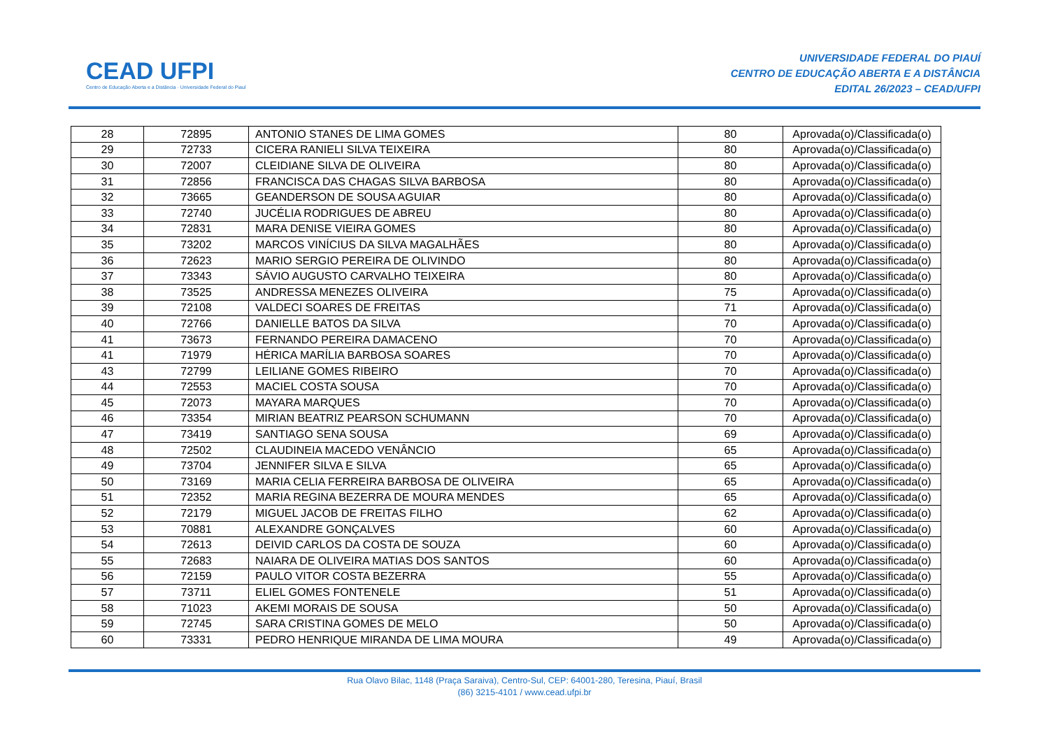CEAD UFPI
Centro de Educação Aberta e a Distância · Universidade Federal do Piauí
UNIVERSIDADE FEDERAL DO PIAUÍ
CENTRO DE EDUCAÇÃO ABERTA E A DISTÂNCIA
EDITAL 26/2023 – CEAD/UFPI
| 28 | 72895 | ANTONIO STANES DE LIMA GOMES | 80 | Aprovada(o)/Classificada(o) |
| 29 | 72733 | CICERA RANIELI SILVA TEIXEIRA | 80 | Aprovada(o)/Classificada(o) |
| 30 | 72007 | CLEIDIANE SILVA DE OLIVEIRA | 80 | Aprovada(o)/Classificada(o) |
| 31 | 72856 | FRANCISCA DAS CHAGAS SILVA BARBOSA | 80 | Aprovada(o)/Classificada(o) |
| 32 | 73665 | GEANDERSON DE SOUSA AGUIAR | 80 | Aprovada(o)/Classificada(o) |
| 33 | 72740 | JUCÉLIA RODRIGUES DE ABREU | 80 | Aprovada(o)/Classificada(o) |
| 34 | 72831 | MARA DENISE VIEIRA GOMES | 80 | Aprovada(o)/Classificada(o) |
| 35 | 73202 | MARCOS VINÍCIUS DA SILVA MAGALHÃES | 80 | Aprovada(o)/Classificada(o) |
| 36 | 72623 | MARIO SERGIO PEREIRA DE OLIVINDO | 80 | Aprovada(o)/Classificada(o) |
| 37 | 73343 | SÁVIO AUGUSTO CARVALHO TEIXEIRA | 80 | Aprovada(o)/Classificada(o) |
| 38 | 73525 | ANDRESSA MENEZES OLIVEIRA | 75 | Aprovada(o)/Classificada(o) |
| 39 | 72108 | VALDECI SOARES DE FREITAS | 71 | Aprovada(o)/Classificada(o) |
| 40 | 72766 | DANIELLE BATOS DA SILVA | 70 | Aprovada(o)/Classificada(o) |
| 41 | 73673 | FERNANDO PEREIRA DAMACENO | 70 | Aprovada(o)/Classificada(o) |
| 41 | 71979 | HÉRICA MARÍLIA BARBOSA SOARES | 70 | Aprovada(o)/Classificada(o) |
| 43 | 72799 | LEILIANE GOMES RIBEIRO | 70 | Aprovada(o)/Classificada(o) |
| 44 | 72553 | MACIEL COSTA SOUSA | 70 | Aprovada(o)/Classificada(o) |
| 45 | 72073 | MAYARA MARQUES | 70 | Aprovada(o)/Classificada(o) |
| 46 | 73354 | MIRIAN BEATRIZ PEARSON SCHUMANN | 70 | Aprovada(o)/Classificada(o) |
| 47 | 73419 | SANTIAGO SENA SOUSA | 69 | Aprovada(o)/Classificada(o) |
| 48 | 72502 | CLAUDINEIA MACEDO VENÂNCIO | 65 | Aprovada(o)/Classificada(o) |
| 49 | 73704 | JENNIFER SILVA E SILVA | 65 | Aprovada(o)/Classificada(o) |
| 50 | 73169 | MARIA CELIA FERREIRA BARBOSA DE OLIVEIRA | 65 | Aprovada(o)/Classificada(o) |
| 51 | 72352 | MARIA REGINA BEZERRA DE MOURA MENDES | 65 | Aprovada(o)/Classificada(o) |
| 52 | 72179 | MIGUEL JACOB DE FREITAS FILHO | 62 | Aprovada(o)/Classificada(o) |
| 53 | 70881 | ALEXANDRE GONÇALVES | 60 | Aprovada(o)/Classificada(o) |
| 54 | 72613 | DEIVID CARLOS DA COSTA DE SOUZA | 60 | Aprovada(o)/Classificada(o) |
| 55 | 72683 | NAIARA DE OLIVEIRA MATIAS DOS SANTOS | 60 | Aprovada(o)/Classificada(o) |
| 56 | 72159 | PAULO VITOR COSTA BEZERRA | 55 | Aprovada(o)/Classificada(o) |
| 57 | 73711 | ELIEL GOMES FONTENELE | 51 | Aprovada(o)/Classificada(o) |
| 58 | 71023 | AKEMI MORAIS DE SOUSA | 50 | Aprovada(o)/Classificada(o) |
| 59 | 72745 | SARA CRISTINA GOMES DE MELO | 50 | Aprovada(o)/Classificada(o) |
| 60 | 73331 | PEDRO HENRIQUE MIRANDA DE LIMA MOURA | 49 | Aprovada(o)/Classificada(o) |
Rua Olavo Bilac, 1148 (Praça Saraiva), Centro-Sul, CEP: 64001-280, Teresina, Piauí, Brasil
(86) 3215-4101 / www.cead.ufpi.br